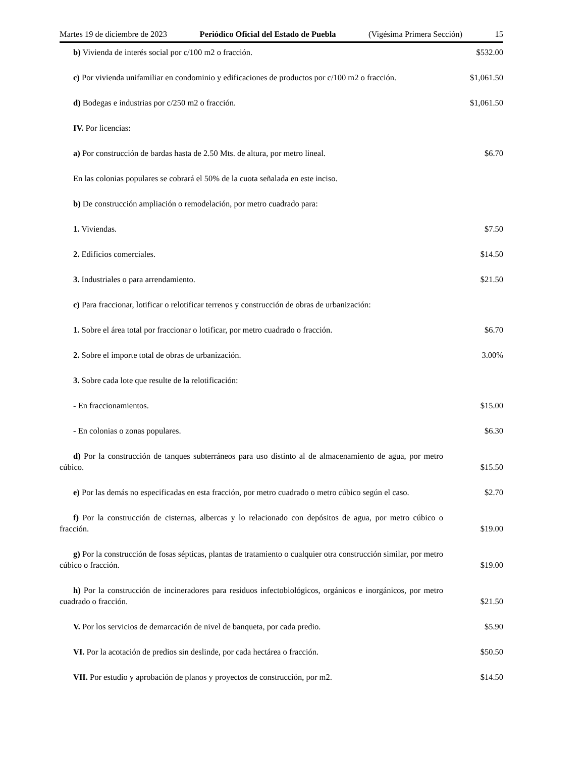Martes 19 de diciembre de 2023 Periódico Oficial del Estado de Puebla (Vigésima Primera Sección) 15
b) Vivienda de interés social por c/100 m2 o fracción.
$532.00
c) Por vivienda unifamiliar en condominio y edificaciones de productos por c/100 m2 o fracción.
$1,061.50
d) Bodegas e industrias por c/250 m2 o fracción.
$1,061.50
IV. Por licencias:
a) Por construcción de bardas hasta de 2.50 Mts. de altura, por metro lineal.
$6.70
En las colonias populares se cobrará el 50% de la cuota señalada en este inciso.
b) De construcción ampliación o remodelación, por metro cuadrado para:
1. Viviendas.
$7.50
2. Edificios comerciales.
$14.50
3. Industriales o para arrendamiento.
$21.50
c) Para fraccionar, lotificar o relotificar terrenos y construcción de obras de urbanización:
1. Sobre el área total por fraccionar o lotificar, por metro cuadrado o fracción.
$6.70
2. Sobre el importe total de obras de urbanización.
3.00%
3. Sobre cada lote que resulte de la relotificación:
- En fraccionamientos.
$15.00
- En colonias o zonas populares.
$6.30
d) Por la construcción de tanques subterráneos para uso distinto al de almacenamiento de agua, por metro cúbico.
$15.50
e) Por las demás no especificadas en esta fracción, por metro cuadrado o metro cúbico según el caso.
$2.70
f) Por la construcción de cisternas, albercas y lo relacionado con depósitos de agua, por metro cúbico o fracción.
$19.00
g) Por la construcción de fosas sépticas, plantas de tratamiento o cualquier otra construcción similar, por metro cúbico o fracción.
$19.00
h) Por la construcción de incineradores para residuos infectobiológicos, orgánicos e inorgánicos, por metro cuadrado o fracción.
$21.50
V. Por los servicios de demarcación de nivel de banqueta, por cada predio.
$5.90
VI. Por la acotación de predios sin deslinde, por cada hectárea o fracción.
$50.50
VII. Por estudio y aprobación de planos y proyectos de construcción, por m2.
$14.50